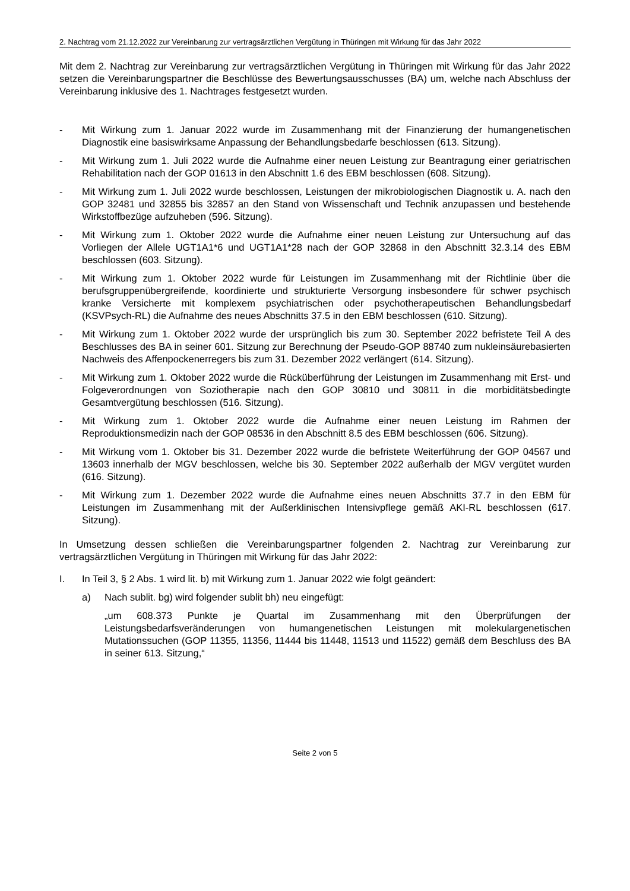2. Nachtrag vom 21.12.2022 zur Vereinbarung zur vertragsärztlichen Vergütung in Thüringen mit Wirkung für das Jahr 2022
Mit dem 2. Nachtrag zur Vereinbarung zur vertragsärztlichen Vergütung in Thüringen mit Wirkung für das Jahr 2022 setzen die Vereinbarungspartner die Beschlüsse des Bewertungs­ausschusses (BA) um, welche nach Abschluss der Vereinbarung inklusive des 1. Nachtrages festgesetzt wurden.
- Mit Wirkung zum 1. Januar 2022 wurde im Zusammenhang mit der Finanzierung der humangenetischen Diagnostik eine basiswirksame Anpassung der Behandlungsbedarfe beschlossen (613. Sitzung).
- Mit Wirkung zum 1. Juli 2022 wurde die Aufnahme einer neuen Leistung zur Beantragung einer geriatrischen Rehabilitation nach der GOP 01613 in den Abschnitt 1.6 des EBM beschlossen (608. Sitzung).
- Mit Wirkung zum 1. Juli 2022 wurde beschlossen, Leistungen der mikrobiologischen Diagnostik u. A. nach den GOP 32481 und 32855 bis 32857 an den Stand von Wissenschaft und Technik anzupassen und bestehende Wirkstoffbezüge aufzuheben (596. Sitzung).
- Mit Wirkung zum 1. Oktober 2022 wurde die Aufnahme einer neuen Leistung zur Untersuchung auf das Vorliegen der Allele UGT1A1*6 und UGT1A1*28 nach der GOP 32868 in den Abschnitt 32.3.14 des EBM beschlossen (603. Sitzung).
- Mit Wirkung zum 1. Oktober 2022 wurde für Leistungen im Zusammenhang mit der Richtlinie über die berufsgruppenübergreifende, koordinierte und strukturierte Versorgung insbesondere für schwer psychisch kranke Versicherte mit komplexem psychiatrischen oder psychothera­peutischen Behandlungsbedarf (KSVPsych-RL) die Aufnahme des neues Abschnitts 37.5 in den EBM beschlossen (610. Sitzung).
- Mit Wirkung zum 1. Oktober 2022 wurde der ursprünglich bis zum 30. September 2022 befristete Teil A des Beschlusses des BA in seiner 601. Sitzung zur Berechnung der Pseudo-GOP 88740 zum nukleinsäurebasierten Nachweis des Affenpockenerregers bis zum 31. Dezember 2022 verlängert (614. Sitzung).
- Mit Wirkung zum 1. Oktober 2022 wurde die Rücküberführung der Leistungen im Zusammenhang mit Erst- und Folgeverordnungen von Soziotherapie nach den GOP 30810 und 30811 in die morbiditätsbedingte Gesamtvergütung beschlossen (516. Sitzung).
- Mit Wirkung zum 1. Oktober 2022 wurde die Aufnahme einer neuen Leistung im Rahmen der Reproduktionsmedizin nach der GOP 08536 in den Abschnitt 8.5 des EBM beschlossen (606. Sitzung).
- Mit Wirkung vom 1. Oktober bis 31. Dezember 2022 wurde die befristete Weiterführung der GOP 04567 und 13603 innerhalb der MGV beschlossen, welche bis 30. September 2022 außerhalb der MGV vergütet wurden (616. Sitzung).
- Mit Wirkung zum 1. Dezember 2022 wurde die Aufnahme eines neuen Abschnitts 37.7 in den EBM für Leistungen im Zusammenhang mit der Außerklinischen Intensivpflege gemäß AKI-RL beschlossen (617. Sitzung).
In Umsetzung dessen schließen die Vereinbarungspartner folgenden 2. Nachtrag zur Vereinbarung zur vertragsärztlichen Vergütung in Thüringen mit Wirkung für das Jahr 2022:
I. In Teil 3, § 2 Abs. 1 wird lit. b) mit Wirkung zum 1. Januar 2022 wie folgt geändert:
a) Nach sublit. bg) wird folgender sublit bh) neu eingefügt:
„um 608.373 Punkte je Quartal im Zusammenhang mit den Überprüfungen der Leistungsbedarfsveränderungen von humangenetischen Leistungen mit molekulargenetischen Mutationssuchen (GOP 11355, 11356, 11444 bis 11448, 11513 und 11522) gemäß dem Beschluss des BA in seiner 613. Sitzung,“
Seite 2 von 5